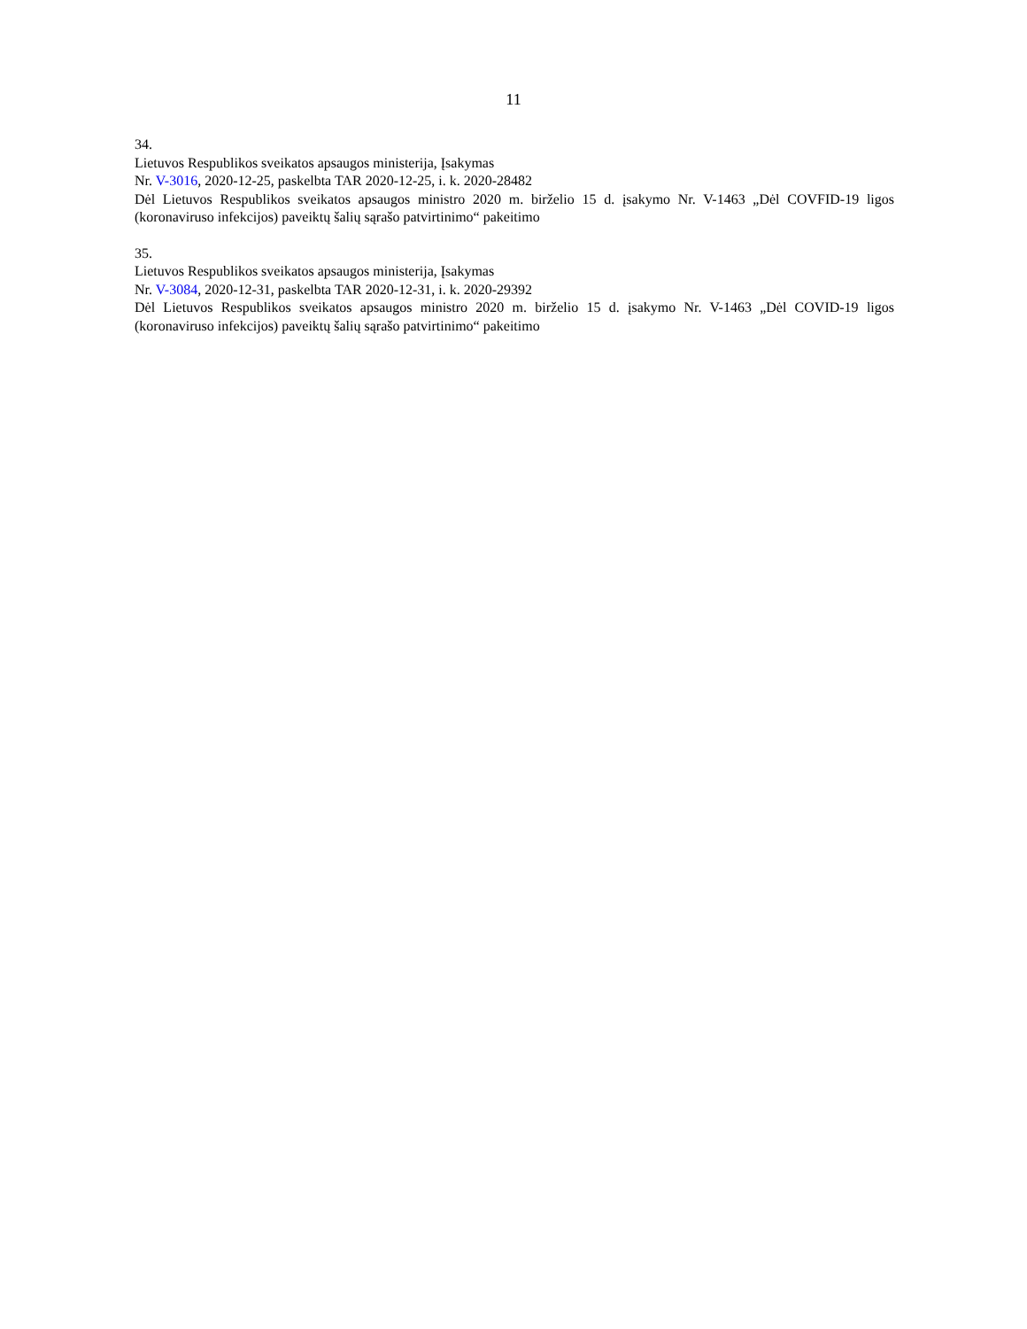11
34.
Lietuvos Respublikos sveikatos apsaugos ministerija, Įsakymas
Nr. V-3016, 2020-12-25, paskelbta TAR 2020-12-25, i. k. 2020-28482
Dėl Lietuvos Respublikos sveikatos apsaugos ministro 2020 m. birželio 15 d. įsakymo Nr. V-1463 „Dėl COVFID-19 ligos (koronaviruso infekcijos) paveiktų šalių sąrašo patvirtinimo“ pakeitimo
35.
Lietuvos Respublikos sveikatos apsaugos ministerija, Įsakymas
Nr. V-3084, 2020-12-31, paskelbta TAR 2020-12-31, i. k. 2020-29392
Dėl Lietuvos Respublikos sveikatos apsaugos ministro 2020 m. birželio 15 d. įsakymo Nr. V-1463 „Dėl COVID-19 ligos (koronaviruso infekcijos) paveiktų šalių sąrašo patvirtinimo“ pakeitimo